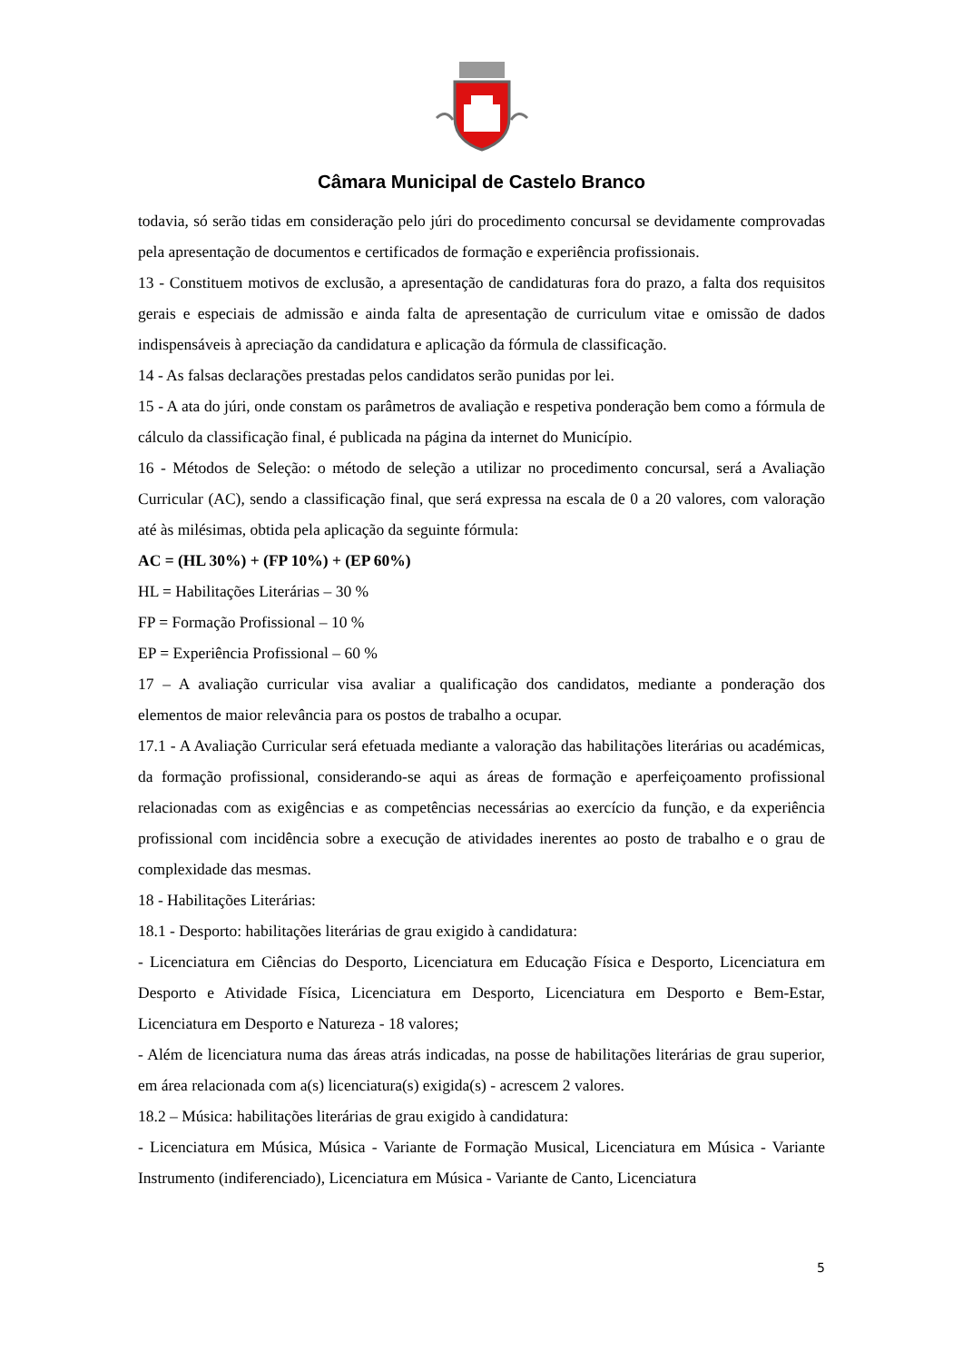Câmara Municipal de Castelo Branco
todavia, só serão tidas em consideração pelo júri do procedimento concursal se devidamente comprovadas pela apresentação de documentos e certificados de formação e experiência profissionais.
13 - Constituem motivos de exclusão, a apresentação de candidaturas fora do prazo, a falta dos requisitos gerais e especiais de admissão e ainda falta de apresentação de curriculum vitae e omissão de dados indispensáveis à apreciação da candidatura e aplicação da fórmula de classificação.
14 - As falsas declarações prestadas pelos candidatos serão punidas por lei.
15 - A ata do júri, onde constam os parâmetros de avaliação e respetiva ponderação bem como a fórmula de cálculo da classificação final, é publicada na página da internet do Município.
16 - Métodos de Seleção: o método de seleção a utilizar no procedimento concursal, será a Avaliação Curricular (AC), sendo a classificação final, que será expressa na escala de 0 a 20 valores, com valoração até às milésimas, obtida pela aplicação da seguinte fórmula:
AC = (HL 30%) + (FP 10%) + (EP 60%)
HL = Habilitações Literárias – 30 %
FP = Formação Profissional – 10 %
EP = Experiência Profissional – 60 %
17 – A avaliação curricular visa avaliar a qualificação dos candidatos, mediante a ponderação dos elementos de maior relevância para os postos de trabalho a ocupar.
17.1 - A Avaliação Curricular será efetuada mediante a valoração das habilitações literárias ou académicas, da formação profissional, considerando-se aqui as áreas de formação e aperfeiçoamento profissional relacionadas com as exigências e as competências necessárias ao exercício da função, e da experiência profissional com incidência sobre a execução de atividades inerentes ao posto de trabalho e o grau de complexidade das mesmas.
18 - Habilitações Literárias:
18.1 - Desporto: habilitações literárias de grau exigido à candidatura:
- Licenciatura em Ciências do Desporto, Licenciatura em Educação Física e Desporto, Licenciatura em Desporto e Atividade Física, Licenciatura em Desporto, Licenciatura em Desporto e Bem-Estar, Licenciatura em Desporto e Natureza - 18 valores;
- Além de licenciatura numa das áreas atrás indicadas, na posse de habilitações literárias de grau superior, em área relacionada com a(s) licenciatura(s) exigida(s) - acrescem 2 valores.
18.2 – Música: habilitações literárias de grau exigido à candidatura:
- Licenciatura em Música, Música - Variante de Formação Musical, Licenciatura em Música - Variante Instrumento (indiferenciado), Licenciatura em Música - Variante de Canto, Licenciatura
5